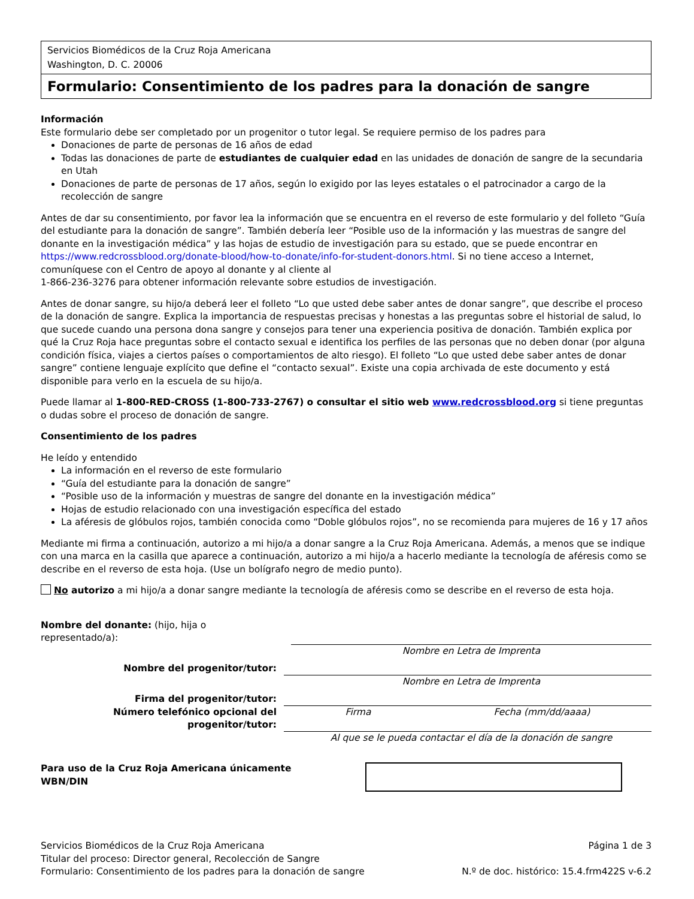Servicios Biomédicos de la Cruz Roja Americana
Washington, D. C. 20006
Formulario: Consentimiento de los padres para la donación de sangre
Información
Este formulario debe ser completado por un progenitor o tutor legal. Se requiere permiso de los padres para
Donaciones de parte de personas de 16 años de edad
Todas las donaciones de parte de estudiantes de cualquier edad en las unidades de donación de sangre de la secundaria en Utah
Donaciones de parte de personas de 17 años, según lo exigido por las leyes estatales o el patrocinador a cargo de la recolección de sangre
Antes de dar su consentimiento, por favor lea la información que se encuentra en el reverso de este formulario y del folleto “Guía del estudiante para la donación de sangre”. También debería leer “Posible uso de la información y las muestras de sangre del donante en la investigación médica” y las hojas de estudio de investigación para su estado, que se puede encontrar en https://www.redcrossblood.org/donate-blood/how-to-donate/info-for-student-donors.html. Si no tiene acceso a Internet, comuníquese con el Centro de apoyo al donante y al cliente al
1-866-236-3276 para obtener información relevante sobre estudios de investigación.
Antes de donar sangre, su hijo/a deberá leer el folleto “Lo que usted debe saber antes de donar sangre”, que describe el proceso de la donación de sangre. Explica la importancia de respuestas precisas y honestas a las preguntas sobre el historial de salud, lo que sucede cuando una persona dona sangre y consejos para tener una experiencia positiva de donación. También explica por qué la Cruz Roja hace preguntas sobre el contacto sexual e identifica los perfiles de las personas que no deben donar (por alguna condición física, viajes a ciertos países o comportamientos de alto riesgo). El folleto “Lo que usted debe saber antes de donar sangre” contiene lenguaje explícito que define el “contacto sexual”. Existe una copia archivada de este documento y está disponible para verlo en la escuela de su hijo/a.
Puede llamar al 1-800-RED-CROSS (1-800-733-2767) o consultar el sitio web www.redcrossblood.org si tiene preguntas o dudas sobre el proceso de donación de sangre.
Consentimiento de los padres
He leído y entendido
La información en el reverso de este formulario
“Guía del estudiante para la donación de sangre”
“Posible uso de la información y muestras de sangre del donante en la investigación médica”
Hojas de estudio relacionado con una investigación específica del estado
La aféresis de glóbulos rojos, también conocida como “Doble glóbulos rojos”, no se recomienda para mujeres de 16 y 17 años
Mediante mi firma a continuación, autorizo a mi hijo/a a donar sangre a la Cruz Roja Americana. Además, a menos que se indique con una marca en la casilla que aparece a continuación, autorizo a mi hijo/a a hacerlo mediante la tecnología de aféresis como se describe en el reverso de esta hoja. (Use un bolígrafo negro de medio punto).
No autorizo a mi hijo/a a donar sangre mediante la tecnología de aféresis como se describe en el reverso de esta hoja.
Nombre del donante: (hijo, hija o
representado/a):
Nombre en Letra de Imprenta
Nombre del progenitor/tutor:
Nombre en Letra de Imprenta
Firma del progenitor/tutor:
Número telefónico opcional del progenitor/tutor:
Firma Fecha (mm/dd/aaaa)
Al que se le pueda contactar el día de la donación de sangre
Para uso de la Cruz Roja Americana únicamente
WBN/DIN
Servicios Biomédicos de la Cruz Roja Americana
Titular del proceso: Director general, Recolección de Sangre
Formulario: Consentimiento de los padres para la donación de sangre
Página 1 de 3
N.º de doc. histórico: 15.4.frm422S v-6.2